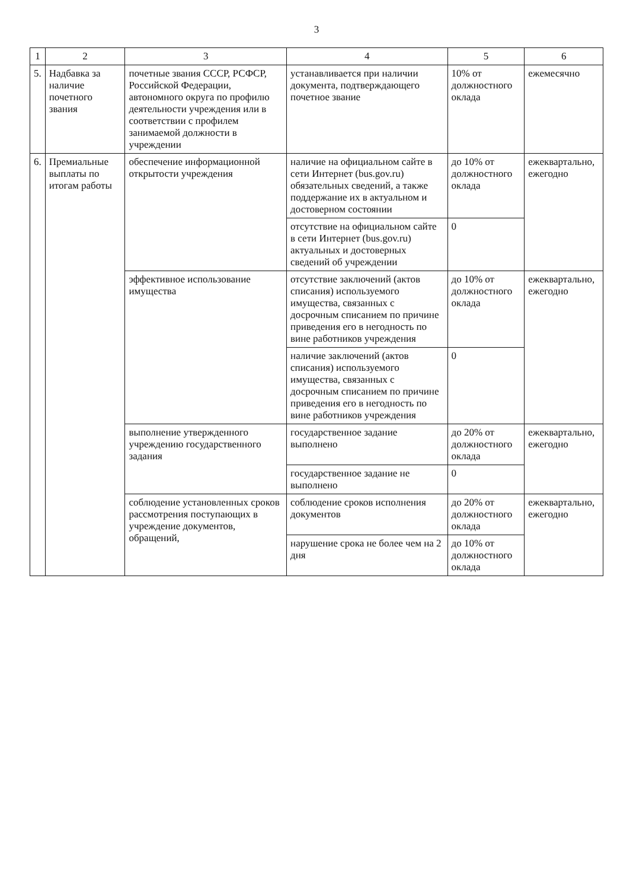3
| 1 | 2 | 3 | 4 | 5 | 6 |
| --- | --- | --- | --- | --- | --- |
| 5. | Надбавка за наличие почетного звания | почетные звания СССР, РСФСР, Российской Федерации, автономного округа по профилю деятельности учреждения или в соответствии с профилем занимаемой должности в учреждении | устанавливается при наличии документа, подтверждающего почетное звание | 10% от должностного оклада | ежемесячно |
| 6. | Премиальные выплаты по итогам работы | обеспечение информационной открытости учреждения | наличие на официальном сайте в сети Интернет (bus.gov.ru) обязательных сведений, а также поддержание их в актуальном и достоверном состоянии | до 10% от должностного оклада | ежеквартально, ежегодно |
| | | | отсутствие на официальном сайте в сети Интернет (bus.gov.ru) актуальных и достоверных сведений об учреждении | 0 | |
| | | эффективное использование имущества | отсутствие заключений (актов списания) используемого имущества, связанных с досрочным списанием по причине приведения его в негодность по вине работников учреждения | до 10% от должностного оклада | ежеквартально, ежегодно |
| | | | наличие заключений (актов списания) используемого имущества, связанных с досрочным списанием по причине приведения его в негодность по вине работников учреждения | 0 | |
| | | выполнение утвержденного учреждению государственного задания | государственное задание выполнено | до 20% от должностного оклада | ежеквартально, ежегодно |
| | | | государственное задание не выполнено | 0 | |
| | | соблюдение установленных сроков рассмотрения поступающих в учреждение документов, обращений, | соблюдение сроков исполнения документов | до 20% от должностного оклада | ежеквартально, ежегодно |
| | | | нарушение срока не более чем на 2 дня | до 10% от должностного оклада | |